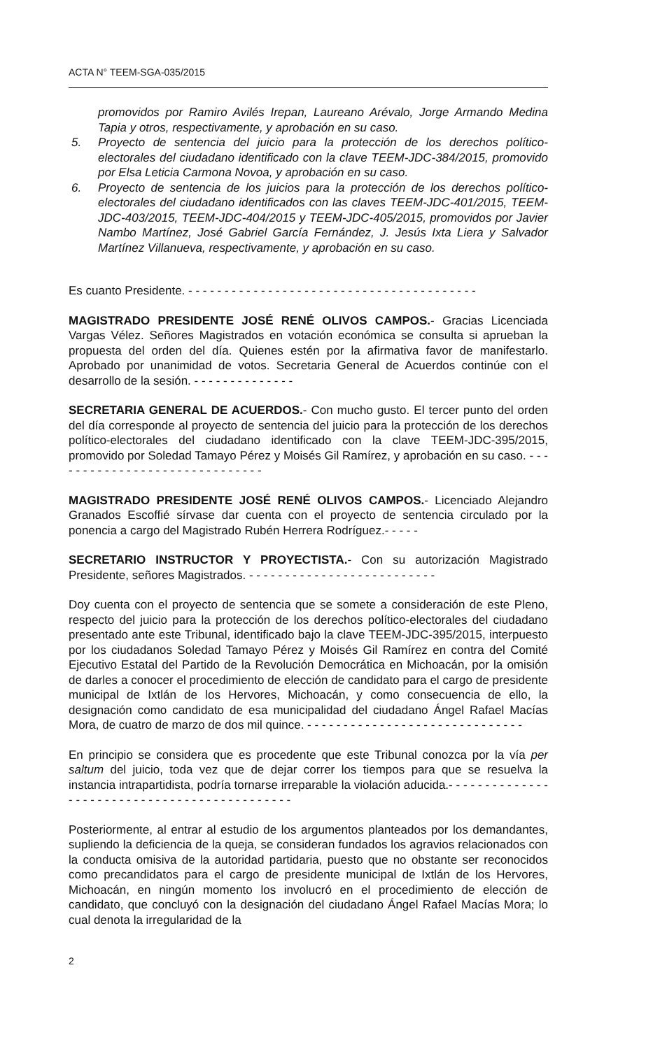ACTA N° TEEM-SGA-035/2015
promovidos por Ramiro Avilés Irepan, Laureano Arévalo, Jorge Armando Medina Tapia y otros, respectivamente, y aprobación en su caso.
5. Proyecto de sentencia del juicio para la protección de los derechos político-electorales del ciudadano identificado con la clave TEEM-JDC-384/2015, promovido por Elsa Leticia Carmona Novoa, y aprobación en su caso.
6. Proyecto de sentencia de los juicios para la protección de los derechos político-electorales del ciudadano identificados con las claves TEEM-JDC-401/2015, TEEM-JDC-403/2015, TEEM-JDC-404/2015 y TEEM-JDC-405/2015, promovidos por Javier Nambo Martínez, José Gabriel García Fernández, J. Jesús Ixta Liera y Salvador Martínez Villanueva, respectivamente, y aprobación en su caso.
Es cuanto Presidente. - - - - - - - - - - - - - - - - - - - - - - - - - - - - - - - - - - - - - - - -
MAGISTRADO PRESIDENTE JOSÉ RENÉ OLIVOS CAMPOS.- Gracias Licenciada Vargas Vélez. Señores Magistrados en votación económica se consulta si aprueban la propuesta del orden del día. Quienes estén por la afirmativa favor de manifestarlo. Aprobado por unanimidad de votos. Secretaria General de Acuerdos continúe con el desarrollo de la sesión. - - - - - - - - - - - - - -
SECRETARIA GENERAL DE ACUERDOS.- Con mucho gusto. El tercer punto del orden del día corresponde al proyecto de sentencia del juicio para la protección de los derechos político-electorales del ciudadano identificado con la clave TEEM-JDC-395/2015, promovido por Soledad Tamayo Pérez y Moisés Gil Ramírez, y aprobación en su caso. - - - - - - - - - - - - - - - - - - - - - - - - - - - - - -
MAGISTRADO PRESIDENTE JOSÉ RENÉ OLIVOS CAMPOS.- Licenciado Alejandro Granados Escoffié sírvase dar cuenta con el proyecto de sentencia circulado por la ponencia a cargo del Magistrado Rubén Herrera Rodríguez.- - - - -
SECRETARIO INSTRUCTOR Y PROYECTISTA.- Con su autorización Magistrado Presidente, señores Magistrados. - - - - - - - - - - - - - - - - - - - - - - - - - -
Doy cuenta con el proyecto de sentencia que se somete a consideración de este Pleno, respecto del juicio para la protección de los derechos político-electorales del ciudadano presentado ante este Tribunal, identificado bajo la clave TEEM-JDC-395/2015, interpuesto por los ciudadanos Soledad Tamayo Pérez y Moisés Gil Ramírez en contra del Comité Ejecutivo Estatal del Partido de la Revolución Democrática en Michoacán, por la omisión de darles a conocer el procedimiento de elección de candidato para el cargo de presidente municipal de Ixtlán de los Hervores, Michoacán, y como consecuencia de ello, la designación como candidato de esa municipalidad del ciudadano Ángel Rafael Macías Mora, de cuatro de marzo de dos mil quince. - - - - - - - - - - - - - - - - - - - - - - - - - - - - - -
En principio se considera que es procedente que este Tribunal conozca por la vía per saltum del juicio, toda vez que de dejar correr los tiempos para que se resuelva la instancia intrapartidista, podría tornarse irreparable la violación aducida.- - - - - - - - - - - - - - - - - - - - - - - - - - - - - - - - - - - - - - - - - - - - -
Posteriormente, al entrar al estudio de los argumentos planteados por los demandantes, supliendo la deficiencia de la queja, se consideran fundados los agravios relacionados con la conducta omisiva de la autoridad partidaria, puesto que no obstante ser reconocidos como precandidatos para el cargo de presidente municipal de Ixtlán de los Hervores, Michoacán, en ningún momento los involucró en el procedimiento de elección de candidato, que concluyó con la designación del ciudadano Ángel Rafael Macías Mora; lo cual denota la irregularidad de la
2